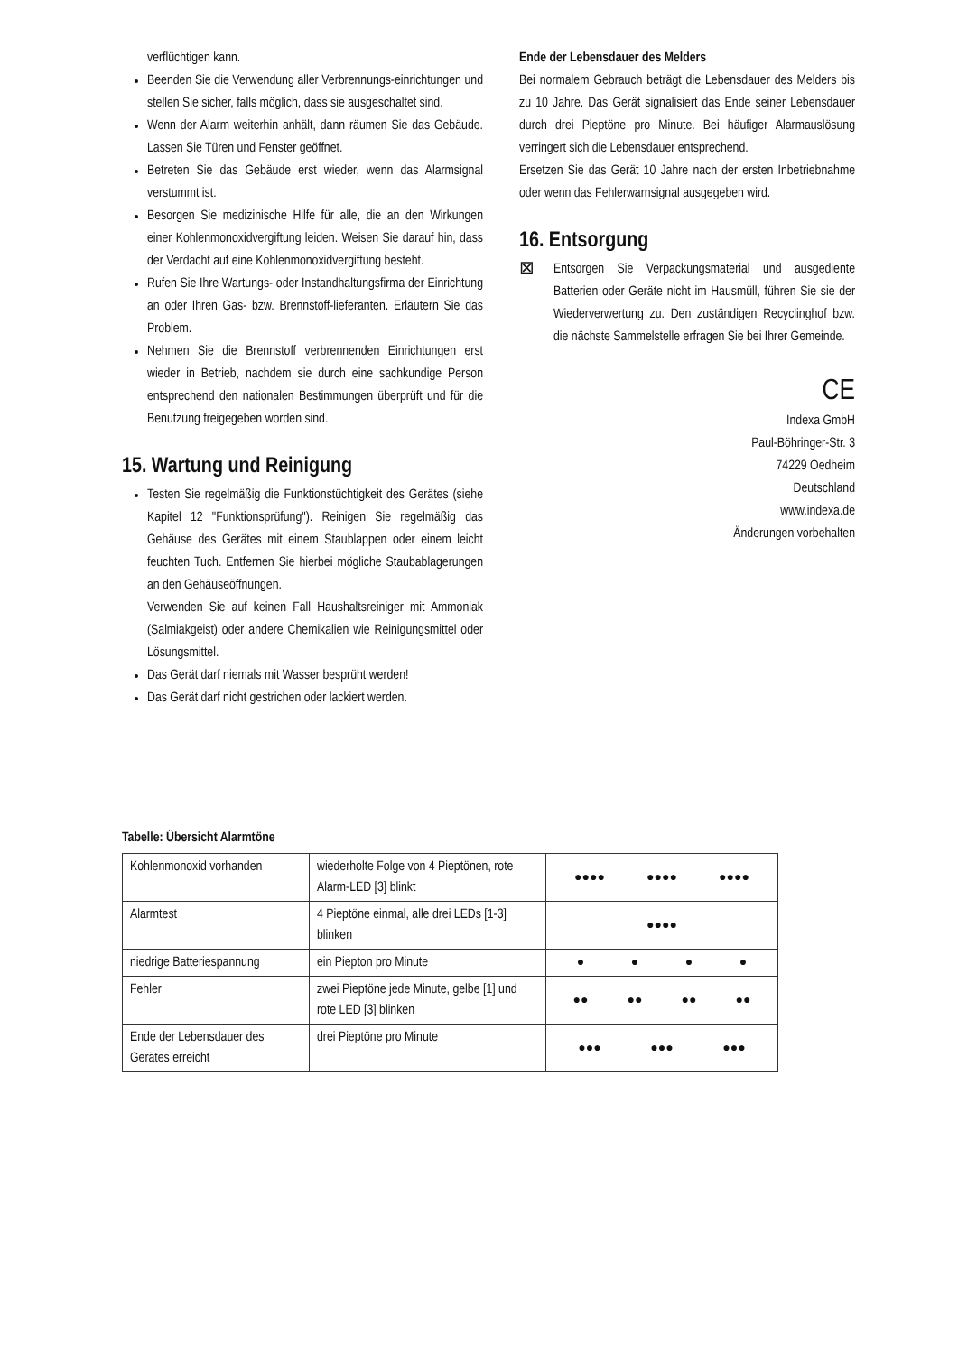verflüchtigen kann.
Beenden Sie die Verwendung aller Verbrennungs-einrichtungen und stellen Sie sicher, falls möglich, dass sie ausgeschaltet sind.
Wenn der Alarm weiterhin anhält, dann räumen Sie das Gebäude. Lassen Sie Türen und Fenster geöffnet.
Betreten Sie das Gebäude erst wieder, wenn das Alarmsignal verstummt ist.
Besorgen Sie medizinische Hilfe für alle, die an den Wirkungen einer Kohlenmonoxidvergiftung leiden. Weisen Sie darauf hin, dass der Verdacht auf eine Kohlenmonoxidvergiftung besteht.
Rufen Sie Ihre Wartungs- oder Instandhaltungsfirma der Einrichtung an oder Ihren Gas- bzw. Brennstoff-lieferanten. Erläutern Sie das Problem.
Nehmen Sie die Brennstoff verbrennenden Einrichtungen erst wieder in Betrieb, nachdem sie durch eine sachkundige Person entsprechend den nationalen Bestimmungen überprüft und für die Benutzung freigegeben worden sind.
15. Wartung und Reinigung
Testen Sie regelmäßig die Funktionstüchtigkeit des Gerätes (siehe Kapitel 12 "Funktionsprüfung"). Reinigen Sie regelmäßig das Gehäuse des Gerätes mit einem Staublappen oder einem leicht feuchten Tuch. Entfernen Sie hierbei mögliche Staubablagerungen an den Gehäuseöffnungen.
Verwenden Sie auf keinen Fall Haushaltsreiniger mit Ammoniak (Salmiakgeist) oder andere Chemikalien wie Reinigungsmittel oder Lösungsmittel.
Das Gerät darf niemals mit Wasser besprüht werden!
Das Gerät darf nicht gestrichen oder lackiert werden.
Ende der Lebensdauer des Melders
Bei normalem Gebrauch beträgt die Lebensdauer des Melders bis zu 10 Jahre. Das Gerät signalisiert das Ende seiner Lebensdauer durch drei Pieptöne pro Minute. Bei häufiger Alarmauslösung verringert sich die Lebensdauer entsprechend.
Ersetzen Sie das Gerät 10 Jahre nach der ersten Inbetriebnahme oder wenn das Fehlerwarnsignal ausgegeben wird.
16. Entsorgung
⊠
Entsorgen Sie Verpackungsmaterial und ausgediente Batterien oder Geräte nicht im Hausmüll, führen Sie sie der Wiederverwertung zu. Den zuständigen Recyclinghof bzw. die nächste Sammelstelle erfragen Sie bei Ihrer Gemeinde.
CE
Indexa GmbH
Paul-Böhringer-Str. 3
74229 Oedheim
Deutschland
www.indexa.de
Änderungen vorbehalten
Tabelle: Übersicht Alarmtöne
| Kohlenmonoxid vorhanden | wiederholte Folge von 4 Pieptönen, rote Alarm-LED [3] blinkt | ●●●● ●●●● ●●●● |
| Alarmtest | 4 Pieptöne einmal, alle drei LEDs [1-3] blinken | ●●●● |
| niedrige Batteriespannung | ein Piepton pro Minute | ● ● ● ● |
| Fehler | zwei Pieptöne jede Minute, gelbe [1] und rote LED [3] blinken | ●● ●● ●● ●● |
| Ende der Lebensdauer des Gerätes erreicht | drei Pieptöne pro Minute | ●●● ●●● ●●● |